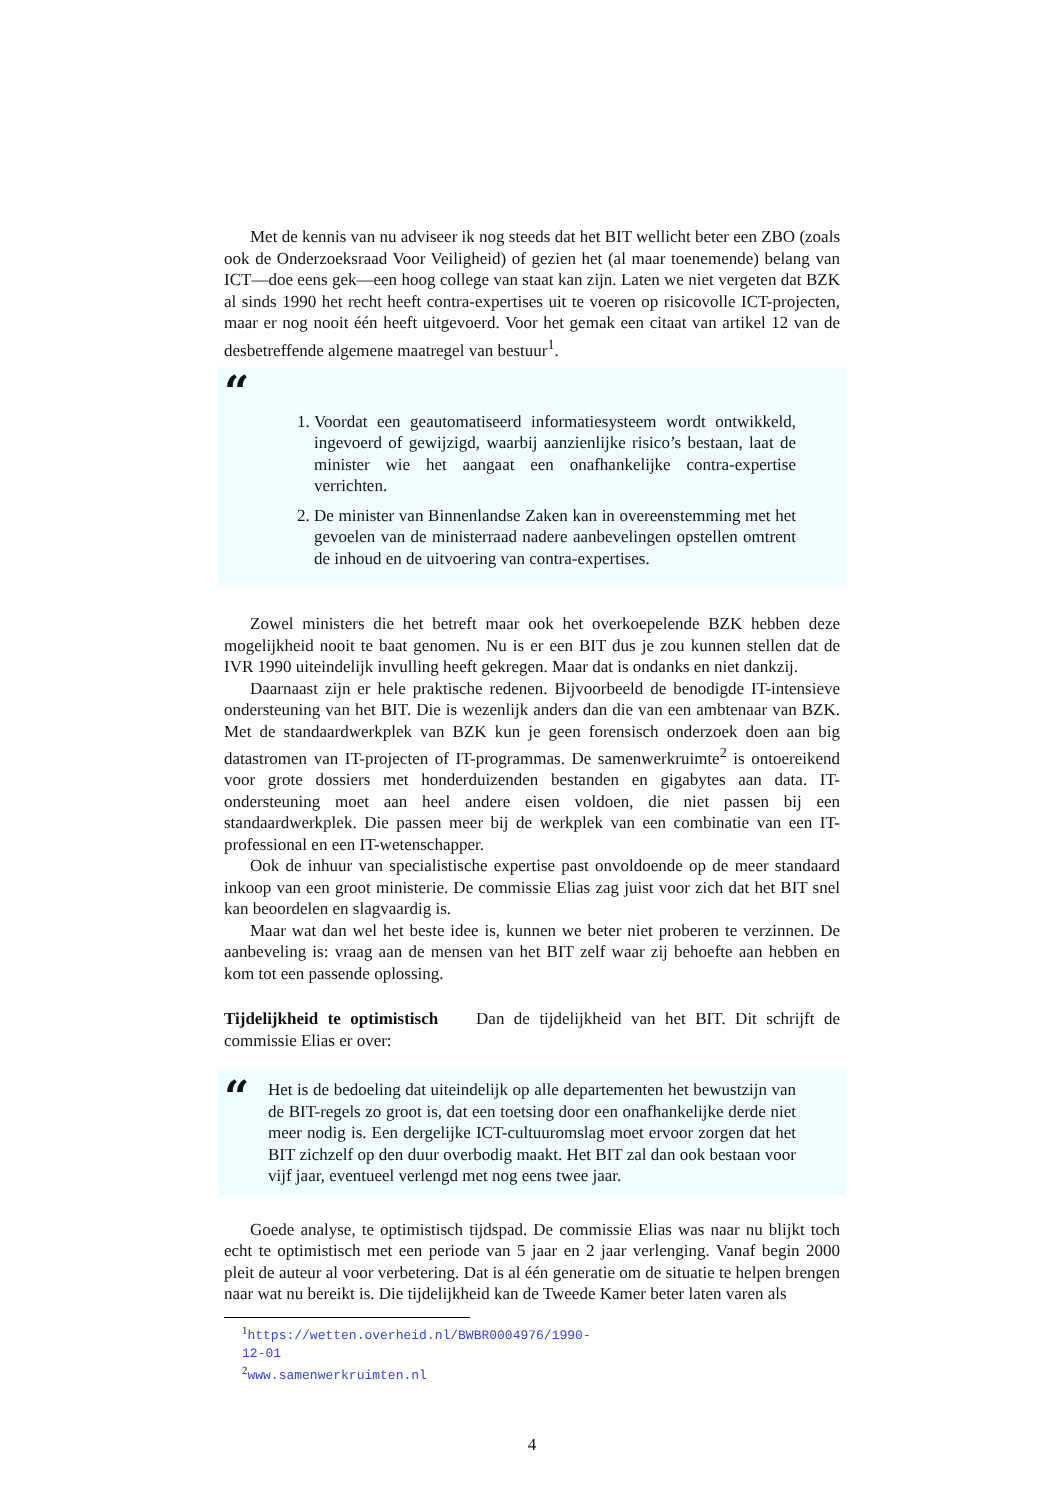Met de kennis van nu adviseer ik nog steeds dat het BIT wellicht beter een ZBO (zoals ook de Onderzoeksraad Voor Veiligheid) of gezien het (al maar toenemende) belang van ICT—doe eens gek—een hoog college van staat kan zijn. Laten we niet vergeten dat BZK al sinds 1990 het recht heeft contra-expertises uit te voeren op risicovolle ICT-projecten, maar er nog nooit één heeft uitgevoerd. Voor het gemak een citaat van artikel 12 van de desbetreffende algemene maatregel van bestuur<sup>1</sup>.
“
1. Voordat een geautomatiseerd informatiesysteem wordt ontwikkeld, ingevoerd of gewijzigd, waarbij aanzienlijke risico’s bestaan, laat de minister wie het aangaat een onafhankelijke contra-expertise verrichten.
2. De minister van Binnenlandse Zaken kan in overeenstemming met het gevoelen van de ministerraad nadere aanbevelingen opstellen omtrent de inhoud en de uitvoering van contra-expertises.
Zowel ministers die het betreft maar ook het overkoepelende BZK hebben deze mogelijkheid nooit te baat genomen. Nu is er een BIT dus je zou kunnen stellen dat de IVR 1990 uiteindelijk invulling heeft gekregen. Maar dat is ondanks en niet dankzij.
Daarnaast zijn er hele praktische redenen. Bijvoorbeeld de benodigde IT-intensieve ondersteuning van het BIT. Die is wezenlijk anders dan die van een ambtenaar van BZK. Met de standaardwerkplek van BZK kun je geen forensisch onderzoek doen aan big datastromen van IT-projecten of IT-programmas. De samenwerkruimte<sup>2</sup> is ontoereikend voor grote dossiers met honderduizenden bestanden en gigabytes aan data. IT-ondersteuning moet aan heel andere eisen voldoen, die niet passen bij een standaardwerkplek. Die passen meer bij de werkplek van een combinatie van een IT-professional en een IT-wetenschapper.
Ook de inhuur van specialistische expertise past onvoldoende op de meer standaard inkoop van een groot ministerie. De commissie Elias zag juist voor zich dat het BIT snel kan beoordelen en slagvaardig is.
Maar wat dan wel het beste idee is, kunnen we beter niet proberen te verzinnen. De aanbeveling is: vraag aan de mensen van het BIT zelf waar zij behoefte aan hebben en kom tot een passende oplossing.
Tijdelijkheid te optimistisch Dan de tijdelijkheid van het BIT. Dit schrijft de commissie Elias er over:
“
Het is de bedoeling dat uiteindelijk op alle departementen het bewustzijn van de BIT-regels zo groot is, dat een toetsing door een onafhankelijke derde niet meer nodig is. Een dergelijke ICT-cultuuromslag moet ervoor zorgen dat het BIT zichzelf op den duur overbodig maakt. Het BIT zal dan ook bestaan voor vijf jaar, eventueel verlengd met nog eens twee jaar.
Goede analyse, te optimistisch tijdspad. De commissie Elias was naar nu blijkt toch echt te optimistisch met een periode van 5 jaar en 2 jaar verlenging. Vanaf begin 2000 pleit de auteur al voor verbetering. Dat is al één generatie om de situatie te helpen brengen naar wat nu bereikt is. Die tijdelijkheid kan de Tweede Kamer beter laten varen als
<sup>1</sup> https://wetten.overheid.nl/BWBR0004976/1990-12-01
<sup>2</sup> www.samenwerkruimten.nl
4